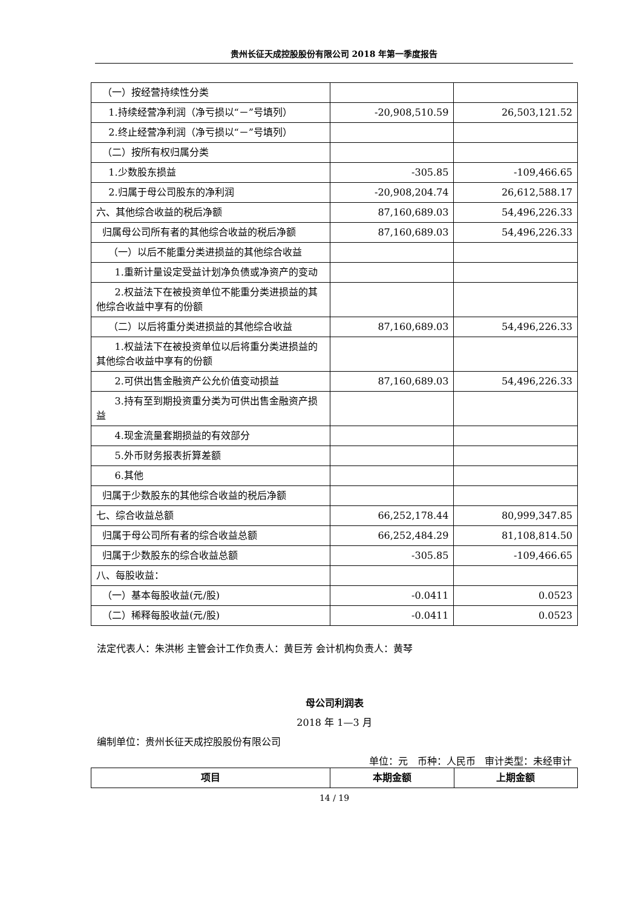贵州长征天成控股股份有限公司 2018 年第一季度报告
| （一）按经营持续性分类 | | |
| 1.持续经营净利润（净亏损以“－”号填列） | -20,908,510.59 | 26,503,121.52 |
| 2.终止经营净利润（净亏损以“－”号填列） | | |
| （二）按所有权归属分类 | | |
| 1.少数股东损益 | -305.85 | -109,466.65 |
| 2.归属于母公司股东的净利润 | -20,908,204.74 | 26,612,588.17 |
| 六、其他综合收益的税后净额 | 87,160,689.03 | 54,496,226.33 |
| 归属母公司所有者的其他综合收益的税后净额 | 87,160,689.03 | 54,496,226.33 |
| （一）以后不能重分类进损益的其他综合收益 | | |
| 1.重新计量设定受益计划净负债或净资产的变动 | | |
| 2.权益法下在被投资单位不能重分类进损益的其他综合收益中享有的份额 | | |
| （二）以后将重分类进损益的其他综合收益 | 87,160,689.03 | 54,496,226.33 |
| 1.权益法下在被投资单位以后将重分类进损益的其他综合收益中享有的份额 | | |
| 2.可供出售金融资产公允价值变动损益 | 87,160,689.03 | 54,496,226.33 |
| 3.持有至到期投资重分类为可供出售金融资产损益 | | |
| 4.现金流量套期损益的有效部分 | | |
| 5.外币财务报表折算差额 | | |
| 6.其他 | | |
| 归属于少数股东的其他综合收益的税后净额 | | |
| 七、综合收益总额 | 66,252,178.44 | 80,999,347.85 |
| 归属于母公司所有者的综合收益总额 | 66,252,484.29 | 81,108,814.50 |
| 归属于少数股东的综合收益总额 | -305.85 | -109,466.65 |
| 八、每股收益： | | |
| （一）基本每股收益(元/股) | -0.0411 | 0.0523 |
| （二）稀释每股收益(元/股) | -0.0411 | 0.0523 |
法定代表人：朱洪彬 主管会计工作负责人：黄巨芳 会计机构负责人：黄琴
母公司利润表
2018 年 1—3 月
编制单位：贵州长征天成控股股份有限公司
单位：元 币种：人民币 审计类型：未经审计
| 项目 | 本期金额 | 上期金额 |
| --- | --- | --- |
14 / 19